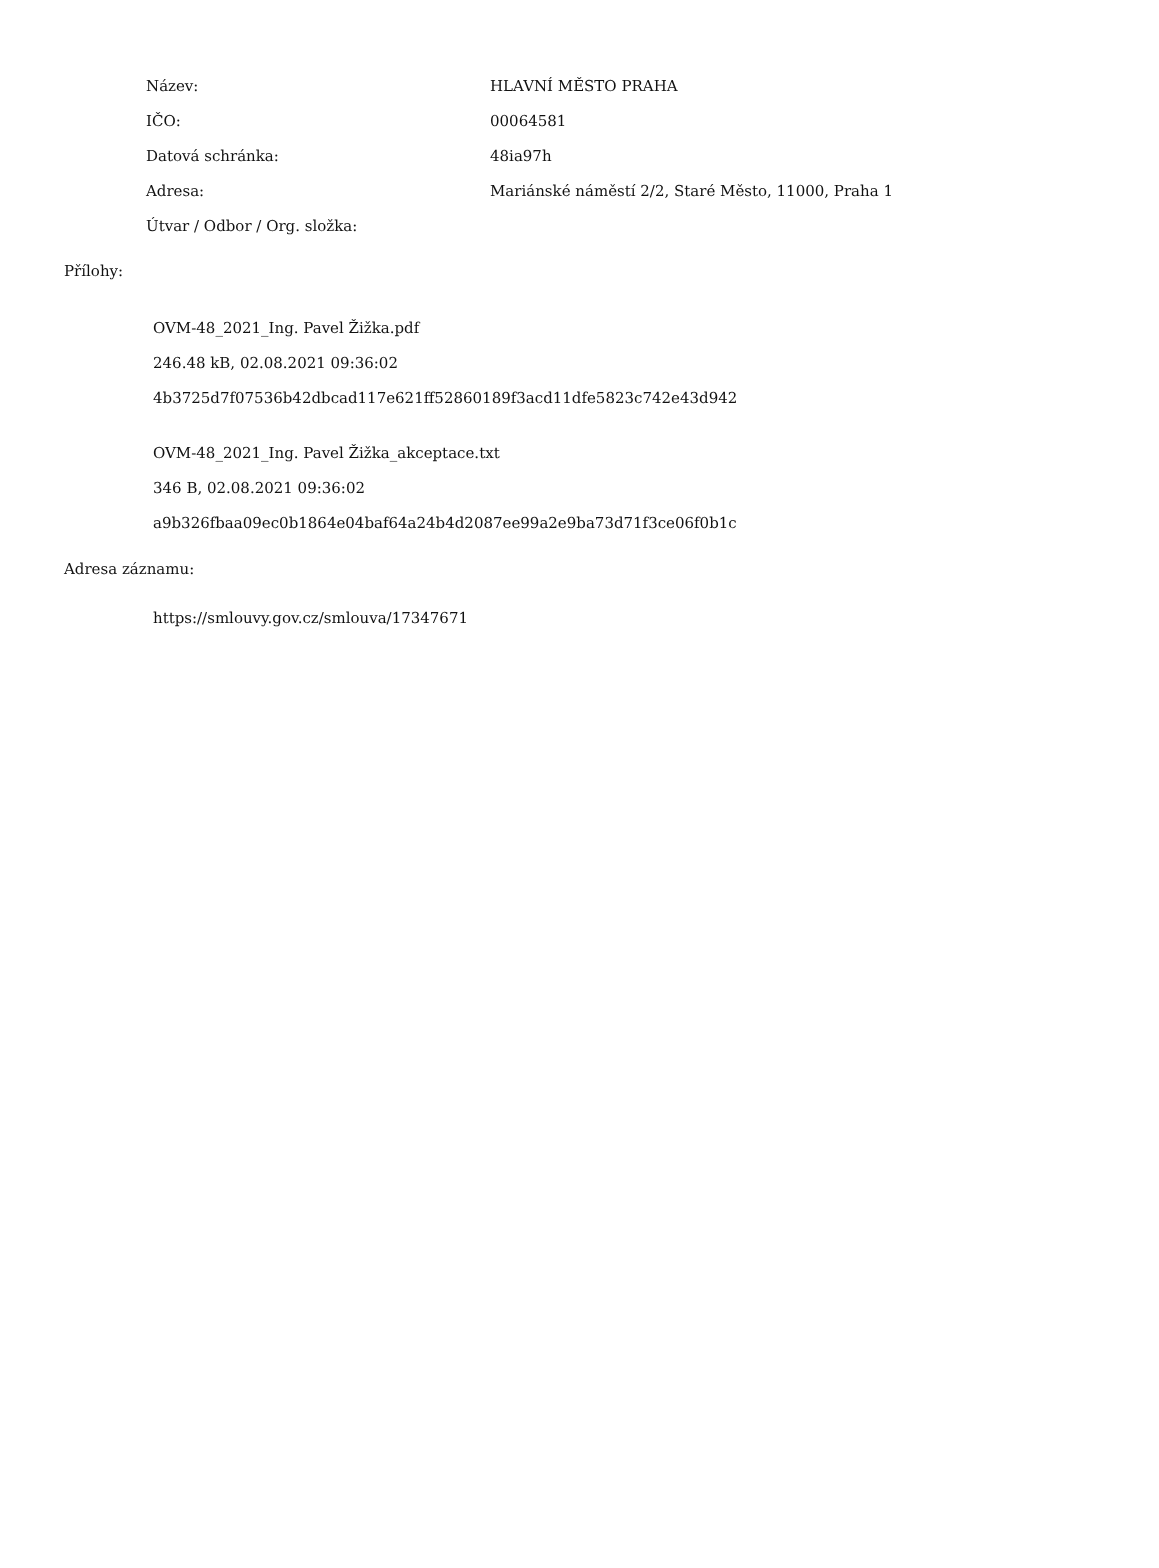| Název: | HLAVNÍ MĚSTO PRAHA |
| IČO: | 00064581 |
| Datová schránka: | 48ia97h |
| Adresa: | Mariánské náměstí 2/2, Staré Město, 11000, Praha 1 |
| Útvar / Odbor / Org. složka: | |
Přílohy:
OVM-48_2021_Ing. Pavel Žižka.pdf
246.48 kB, 02.08.2021 09:36:02
4b3725d7f07536b42dbcad117e621ff52860189f3acd11dfe5823c742e43d942
OVM-48_2021_Ing. Pavel Žižka_akceptace.txt
346 B, 02.08.2021 09:36:02
a9b326fbaa09ec0b1864e04baf64a24b4d2087ee99a2e9ba73d71f3ce06f0b1c
Adresa záznamu:
https://smlouvy.gov.cz/smlouva/17347671